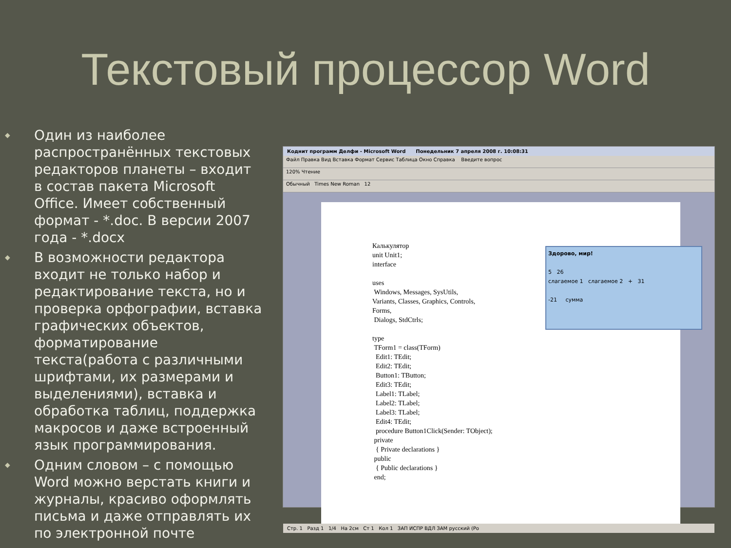Текстовый процессор Word
◆ Один из наиболее распространённых текстовых редакторов планеты – входит в состав пакета Microsoft Office. Имеет собственный формат - *.doc. В версии 2007 года - *.docx
◆ В возможности редактора входит не только набор и редактирование текста, но и проверка орфографии, вставка графических объектов, форматирование текста(работа с различными шрифтами, их размерами и выделениями), вставка и обработка таблиц, поддержка макросов и даже встроенный язык программирования.
◆ Одним словом – с помощью Word можно верстать книги и журналы, красиво оформлять письма и даже отправлять их по электронной почте
Коднит программ Делфи - Microsoft Word Понедельник 7 апреля 2008 г. 10:08:31
Файл Правка Вид Вставка Формат Сервис Таблица Окно Справка Введите вопрос
120% Чтение
Обычный Times New Roman 12
Калькулятор
unit Unit1;
interface
uses
Windows, Messages, SysUtils,
Variants, Classes, Graphics, Controls,
Forms,
Dialogs, StdCtrls;
type
TForm1 = class(TForm)
Edit1: TEdit;
Edit2: TEdit;
Button1: TButton;
Edit3: TEdit;
Label1: TLabel;
Label2: TLabel;
Label3: TLabel;
Edit4: TEdit;
procedure Button1Click(Sender: TObject);
private
{ Private declarations }
public
{ Public declarations }
end;
Здорово, мир!
5 26
слагаемое 1 слагаемое 2 + 31
-21 сумма
Стр. 1 Разд 1 1/4 На 2см Ст 1 Кол 1 ЗАП ИСПР ВДЛ ЗАМ русский (Ро